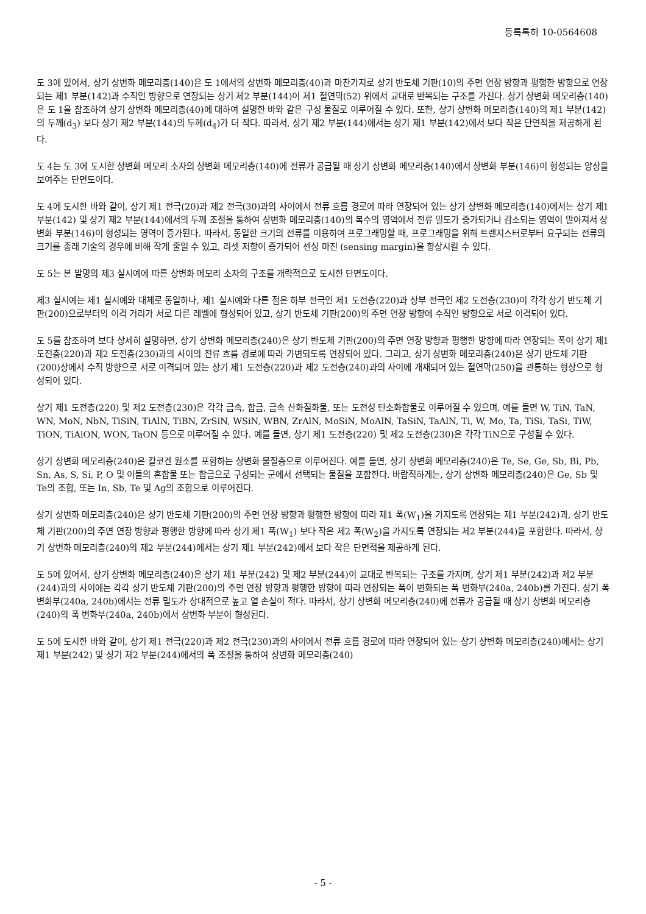등록특허 10-0564608
도 3에 있어서, 상기 상변화 메모리층(140)은 도 1에서의 상변화 메모리층(40)과 마찬가지로 상기 반도체 기판(10)의 주면 연장 방향과 평행한 방향으로 연장되는 제1 부분(142)과 수직인 방향으로 연장되는 상기 제2 부분(144)이 제1 절연막(52) 위에서 교대로 반복되는 구조를 가진다. 상기 상변화 메모리층(140)은 도 1을 참조하여 상기 상변화 메모리층(40)에 대하여 설명한 바와 같은 구성 물질로 이루어질 수 있다. 또한, 상기 상변화 메모리층(140)의 제1 부분(142)의 두께(d<sub>3</sub>) 보다 상기 제2 부분(144)의 두께(d<sub>4</sub>)가 더 작다. 따라서, 상기 제2 부분(144)에서는 상기 제1 부분(142)에서 보다 작은 단면적을 제공하게 된다.
도 4는 도 3에 도시한 상변화 메모리 소자의 상변화 메모리층(140)에 전류가 공급될 때 상기 상변화 메모리층(140)에서 상변화 부분(146)이 형성되는 양상을 보여주는 단면도이다.
도 4에 도시한 바와 같이, 상기 제1 전극(20)과 제2 전극(30)과의 사이에서 전류 흐름 경로에 따라 연장되어 있는 상기 상변화 메모리층(140)에서는 상기 제1 부분(142) 및 상기 제2 부분(144)에서의 두께 조절을 통하여 상변화 메모리층(140)의 복수의 영역에서 전류 밀도가 증가되거나 감소되는 영역이 많아져서 상변화 부분(146)이 형성되는 영역이 증가된다. 따라서, 동일한 크기의 전류를 이용하여 프로그래밍할 때, 프로그래밍을 위해 트랜지스터로부터 요구되는 전류의 크기를 종래 기술의 경우에 비해 작게 줄일 수 있고, 리셋 저항이 증가되어 센싱 마진 (sensing margin)을 향상시킬 수 있다.
도 5는 본 발명의 제3 실시예에 따른 상변화 메모리 소자의 구조를 개략적으로 도시한 단면도이다.
제3 실시예는 제1 실시예와 대체로 동일하나, 제1 실시예와 다른 점은 하부 전극인 제1 도전층(220)과 상부 전극인 제2 도전층(230)이 각각 상기 반도체 기판(200)으로부터의 이격 거리가 서로 다른 레벨에 형성되어 있고, 상기 반도체 기판(200)의 주면 연장 방향에 수직인 방향으로 서로 이격되어 있다.
도 5를 참조하여 보다 상세히 설명하면, 상기 상변화 메모리층(240)은 상기 반도체 기판(200)의 주면 연장 방향과 평행한 방향에 따라 연장되는 폭이 상기 제1 도전층(220)과 제2 도전층(230)과의 사이의 전류 흐름 경로에 따라 가변되도록 연장되어 있다. 그리고, 상기 상변화 메모리층(240)은 상기 반도체 기판(200)상에서 수직 방향으로 서로 이격되어 있는 상기 제1 도전층(220)과 제2 도전층(240)과의 사이에 개재되어 있는 절연막(250)을 관통하는 형상으로 형성되어 있다.
상기 제1 도전층(220) 및 제2 도전층(230)은 각각 금속, 합금, 금속 산화질화물, 또는 도전성 탄소화합물로 이루어질 수 있으며, 예를 들면 W, TiN, TaN, WN, MoN, NbN, TiSiN, TiAlN, TiBN, ZrSiN, WSiN, WBN, ZrAlN, MoSiN, MoAlN, TaSiN, TaAlN, Ti, W, Mo, Ta, TiSi, TaSi, TiW, TiON, TiAlON, WON, TaON 등으로 이루어질 수 있다. 예를 들면, 상기 제1 도전층(220) 및 제2 도전층(230)은 각각 TiN으로 구성될 수 있다.
상기 상변화 메모리층(240)은 칼코겐 원소를 포함하는 상변화 물질층으로 이루어진다. 예를 들면, 상기 상변화 메모리층(240)은 Te, Se, Ge, Sb, Bi, Pb, Sn, As, S, Si, P, O 및 이들의 혼합물 또는 합금으로 구성되는 군에서 선택되는 물질을 포함한다. 바람직하게는, 상기 상변화 메모리층(240)은 Ge, Sb 및 Te의 조합, 또는 In, Sb, Te 및 Ag의 조합으로 이루어진다.
상기 상변화 메모리층(240)은 상기 반도체 기판(200)의 주면 연장 방향과 평행한 방향에 따라 제1 폭(W<sub>1</sub>)을 가지도록 연장되는 제1 부분(242)과, 상기 반도체 기판(200)의 주면 연장 방향과 평행한 방향에 따라 상기 제1 폭(W<sub>1</sub>) 보다 작은 제2 폭(W<sub>2</sub>)을 가지도록 연장되는 제2 부분(244)을 포함한다. 따라서, 상기 상변화 메모리층(240)의 제2 부분(244)에서는 상기 제1 부분(242)에서 보다 작은 단면적을 제공하게 된다.
도 5에 있어서, 상기 상변화 메모리층(240)은 상기 제1 부분(242) 및 제2 부분(244)이 교대로 반복되는 구조를 가지며, 상기 제1 부분(242)과 제2 부분(244)과의 사이에는 각각 상기 반도체 기판(200)의 주면 연장 방향과 평행한 방향에 따라 연장되는 폭이 변화되는 폭 변화부(240a, 240b)를 가진다. 상기 폭 변화부(240a, 240b)에서는 전류 밀도가 상대적으로 높고 열 손실이 적다. 따라서, 상기 상변화 메모리층(240)에 전류가 공급될 때 상기 상변화 메모리층(240)의 폭 변화부(240a, 240b)에서 상변화 부분이 형성된다.
도 5에 도시한 바와 같이, 상기 제1 전극(220)과 제2 전극(230)과의 사이에서 전류 흐름 경로에 따라 연장되어 있는 상기 상변화 메모리층(240)에서는 상기 제1 부분(242) 및 상기 제2 부분(244)에서의 폭 조절을 통하여 상변화 메모리층(240)
- 5 -